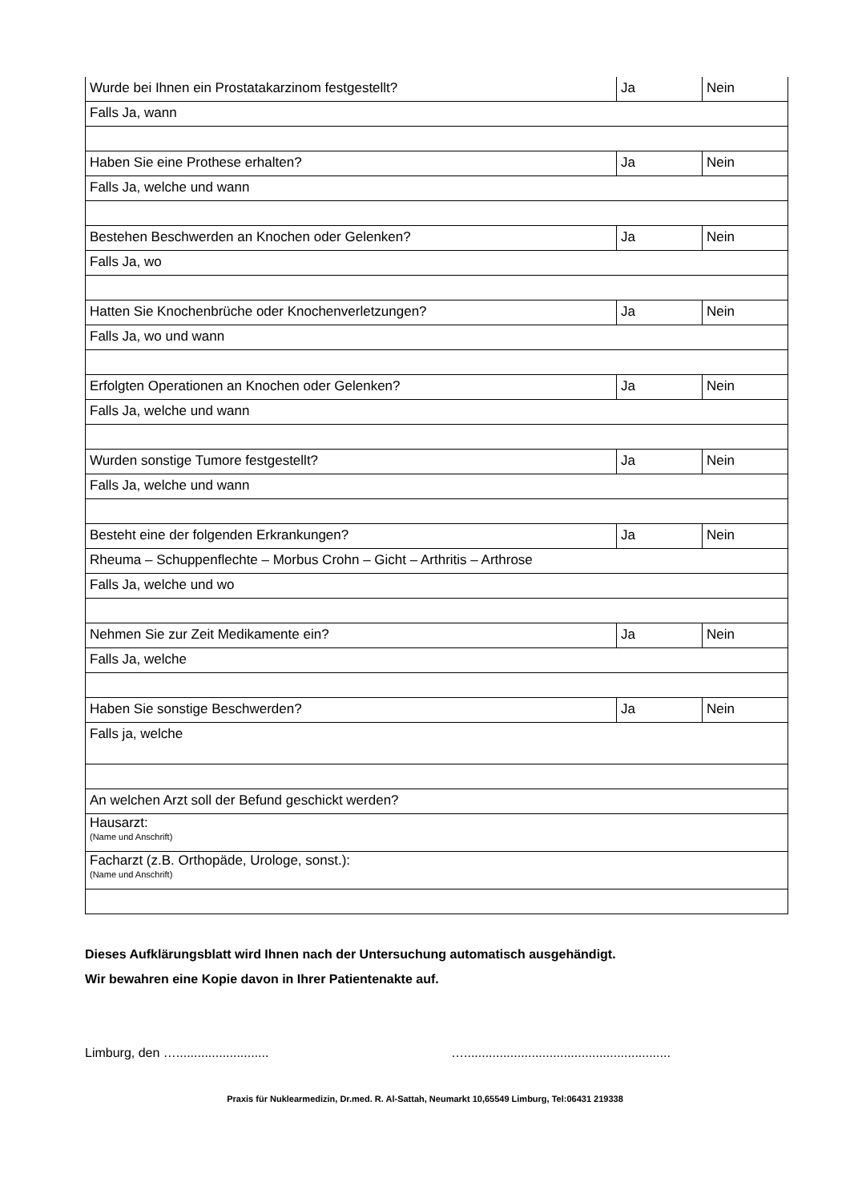| Wurde bei Ihnen ein Prostatakarzinom festgestellt? | Ja | Nein |
| Falls Ja, wann | | |
| Haben Sie eine Prothese erhalten? | Ja | Nein |
| Falls Ja, welche und wann | | |
| Bestehen Beschwerden an Knochen oder Gelenken? | Ja | Nein |
| Falls Ja, wo | | |
| Hatten Sie Knochenbrüche oder Knochenverletzungen? | Ja | Nein |
| Falls Ja, wo und wann | | |
| Erfolgten Operationen an Knochen oder Gelenken? | Ja | Nein |
| Falls Ja, welche und wann | | |
| Wurden sonstige Tumore festgestellt? | Ja | Nein |
| Falls Ja, welche und wann | | |
| Besteht eine der folgenden Erkrankungen? | Ja | Nein |
| Rheuma – Schuppenflechte – Morbus Crohn – Gicht – Arthritis – Arthrose | | |
| Falls Ja, welche und wo | | |
| Nehmen Sie zur Zeit Medikamente ein? | Ja | Nein |
| Falls Ja, welche | | |
| Haben Sie sonstige Beschwerden? | Ja | Nein |
| Falls ja, welche | | |
| An welchen Arzt soll der Befund geschickt werden? | | |
| Hausarzt: (Name und Anschrift) | | |
| Facharzt (z.B. Orthopäde, Urologe, sonst.): (Name und Anschrift) | | |
Dieses Aufklärungsblatt wird Ihnen nach der Untersuchung automatisch ausgehändigt.
Wir bewahren eine Kopie davon in Ihrer Patientenakte auf.
Limburg, den ….......................... …..........................................................
Praxis für Nuklearmedizin, Dr.med. R. Al-Sattah, Neumarkt 10,65549 Limburg, Tel:06431 219338